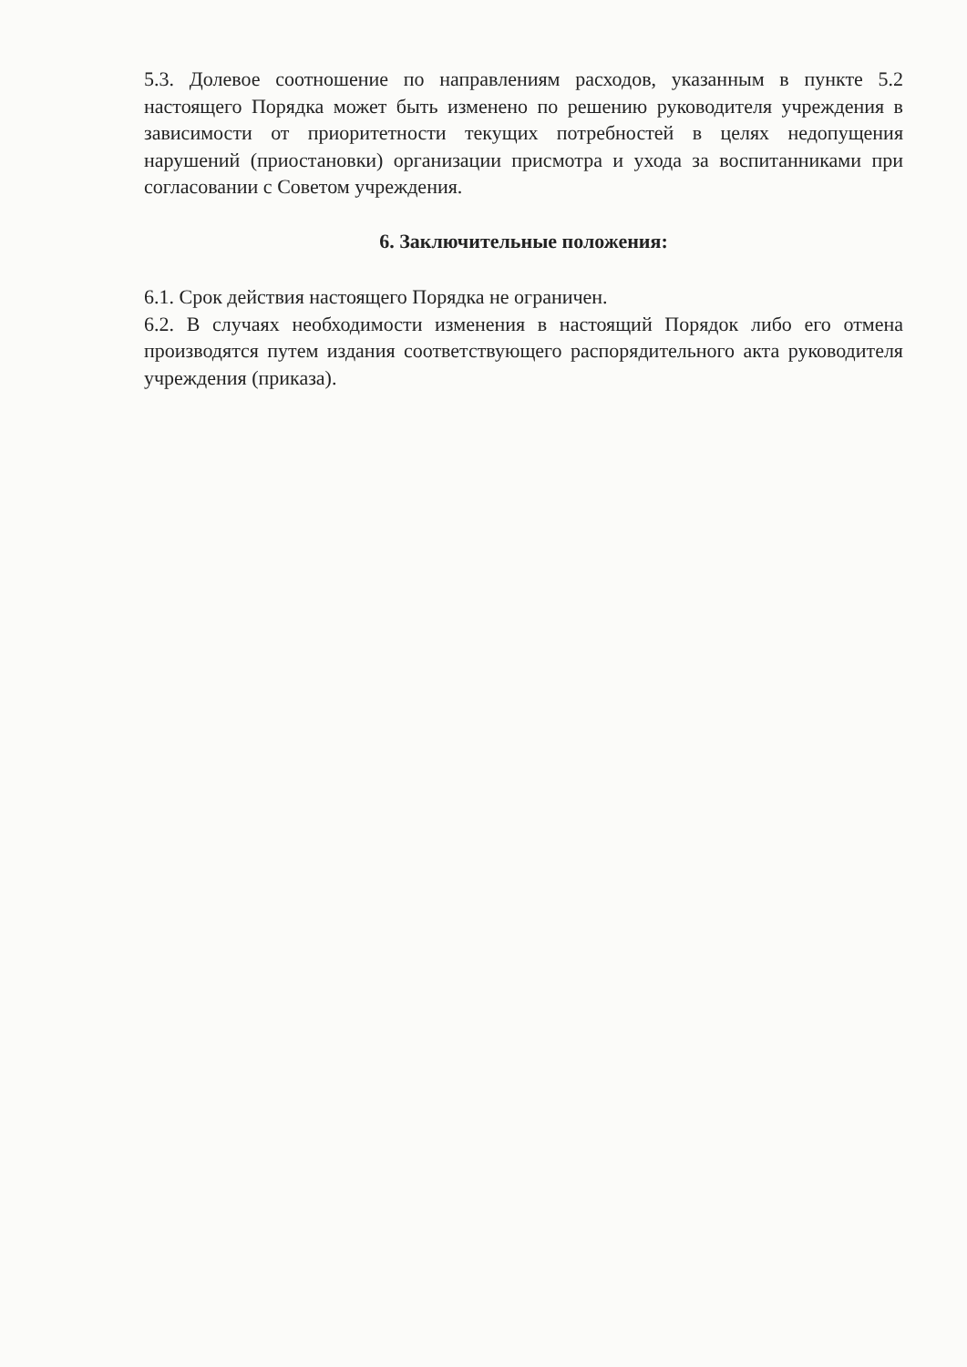5.3. Долевое соотношение по направлениям расходов, указанным в пункте 5.2 настоящего Порядка может быть изменено по решению руководителя учреждения в зависимости от приоритетности текущих потребностей в целях недопущения нарушений (приостановки) организации присмотра и ухода за воспитанниками при согласовании с Советом учреждения.
6. Заключительные положения:
6.1. Срок действия настоящего Порядка не ограничен.
6.2. В случаях необходимости изменения в настоящий Порядок либо его отмена производятся путем издания соответствующего распорядительного акта руководителя учреждения (приказа).